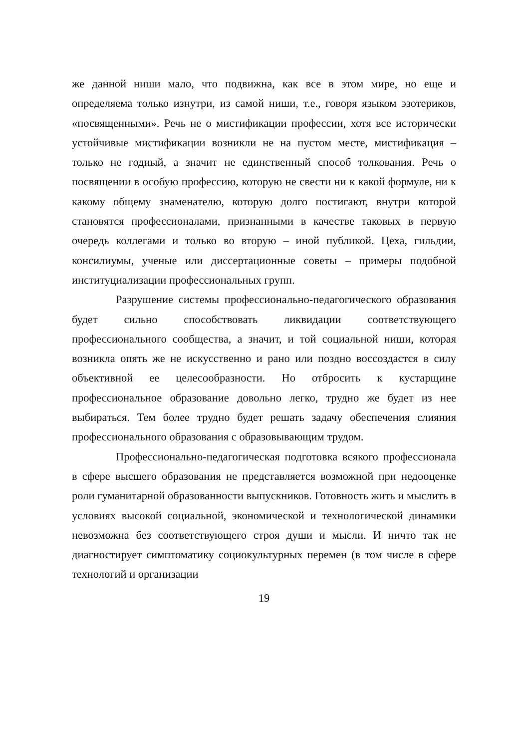же данной ниши мало, что подвижна, как все в этом мире, но еще и определяема только изнутри, из самой ниши, т.е., говоря языком эзотериков, «посвященными». Речь не о мистификации профессии, хотя все исторически устойчивые мистификации возникли не на пустом месте, мистификация – только не годный, а значит не единственный способ толкования. Речь о посвящении в особую профессию, которую не свести ни к какой формуле, ни к какому общему знаменателю, которую долго постигают, внутри которой становятся профессионалами, признанными в качестве таковых в первую очередь коллегами и только во вторую – иной публикой. Цеха, гильдии, консилиумы, ученые или диссертационные советы – примеры подобной институциализации профессиональных групп.
Разрушение системы профессионально-педагогического образования будет сильно способствовать ликвидации соответствующего профессионального сообщества, а значит, и той социальной ниши, которая возникла опять же не искусственно и рано или поздно воссоздастся в силу объективной ее целесообразности. Но отбросить к кустарщине профессиональное образование довольно легко, трудно же будет из нее выбираться. Тем более трудно будет решать задачу обеспечения слияния профессионального образования с образовывающим трудом.
Профессионально-педагогическая подготовка всякого профессионала в сфере высшего образования не представляется возможной при недооценке роли гуманитарной образованности выпускников. Готовность жить и мыслить в условиях высокой социальной, экономической и технологической динамики невозможна без соответствующего строя души и мысли. И ничто так не диагностирует симптоматику социокультурных перемен (в том числе в сфере технологий и организации
19